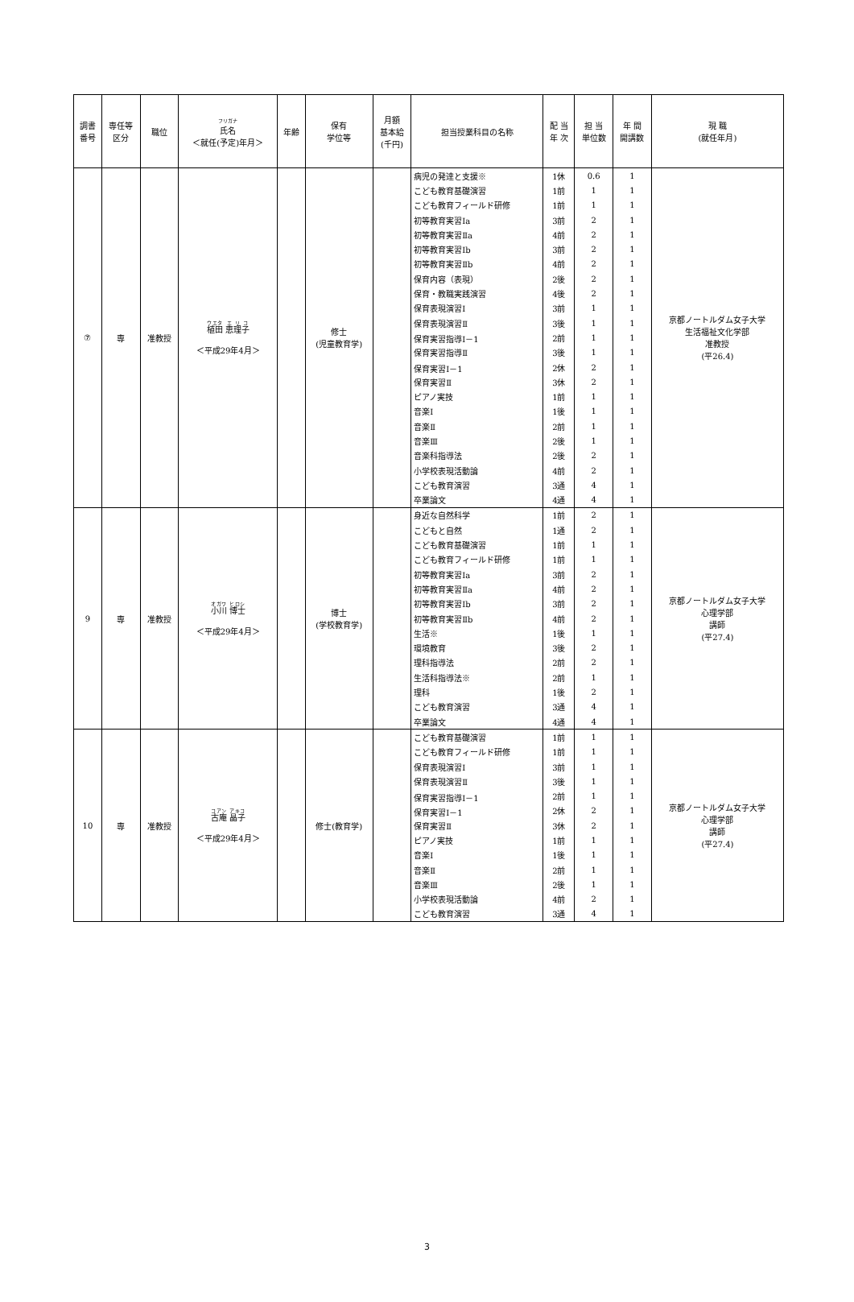| 調書 番号 | 専任等 区分 | 職位 | フリガナ 氏名 ＜就任(予定)年月＞ | 年齢 | 保有 学位等 | 月額 基本給 (千円) | 担当授業科目の名称 | 配 当 年 次 | 担 当 単位数 | 年 間 開講数 | 現 職 (就任年月) |
| --- | --- | --- | --- | --- | --- | --- | --- | --- | --- | --- | --- |
| ⑦ | 専 | 准教授 | 植田 恵理子 ＜平成29年4月＞ | | 修士 (児童教育学) | | 病児の発達と支援※ | 1休 | 0.6 | 1 | 京都ノートルダム女子大学 生活福祉文化学部 准教授 (平26.4) |
| | | | | | | | こども教育基礎演習 | 1前 | 1 | 1 | |
| | | | | | | | こども教育フィールド研修 | 1前 | 1 | 1 | |
| | | | | | | | 初等教育実習Ⅰa | 3前 | 2 | 1 | |
| | | | | | | | 初等教育実習Ⅱa | 4前 | 2 | 1 | |
| | | | | | | | 初等教育実習Ⅰb | 3前 | 2 | 1 | |
| | | | | | | | 初等教育実習Ⅱb | 4前 | 2 | 1 | |
| | | | | | | | 保育内容（表現） | 2後 | 2 | 1 | |
| | | | | | | | 保育・教職実践演習 | 4後 | 2 | 1 | |
| | | | | | | | 保育表現演習Ⅰ | 3前 | 1 | 1 | |
| | | | | | | | 保育表現演習Ⅱ | 3後 | 1 | 1 | |
| | | | | | | | 保育実習指導Ⅰ－1 | 2前 | 1 | 1 | |
| | | | | | | | 保育実習指導Ⅱ | 3後 | 1 | 1 | |
| | | | | | | | 保育実習Ⅰ－1 | 2休 | 2 | 1 | |
| | | | | | | | 保育実習Ⅱ | 3休 | 2 | 1 | |
| | | | | | | | ピアノ実技 | 1前 | 1 | 1 | |
| | | | | | | | 音楽Ⅰ | 1後 | 1 | 1 | |
| | | | | | | | 音楽Ⅱ | 2前 | 1 | 1 | |
| | | | | | | | 音楽Ⅲ | 2後 | 1 | 1 | |
| | | | | | | | 音楽科指導法 | 2後 | 2 | 1 | |
| | | | | | | | 小学校表現活動論 | 4前 | 2 | 1 | |
| | | | | | | | こども教育演習 | 3通 | 4 | 1 | |
| | | | | | | | 卒業論文 | 4通 | 4 | 1 | |
| 9 | 専 | 准教授 | 小川 博士 ＜平成29年4月＞ | | 博士 (学校教育学) | | 身近な自然科学 | 1前 | 2 | 1 | 京都ノートルダム女子大学 心理学部 講師 (平27.4) |
| | | | | | | | こどもと自然 | 1通 | 2 | 1 | |
| | | | | | | | こども教育基礎演習 | 1前 | 1 | 1 | |
| | | | | | | | こども教育フィールド研修 | 1前 | 1 | 1 | |
| | | | | | | | 初等教育実習Ⅰa | 3前 | 2 | 1 | |
| | | | | | | | 初等教育実習Ⅱa | 4前 | 2 | 1 | |
| | | | | | | | 初等教育実習Ⅰb | 3前 | 2 | 1 | |
| | | | | | | | 初等教育実習Ⅱb | 4前 | 2 | 1 | |
| | | | | | | | 生活※ | 1後 | 1 | 1 | |
| | | | | | | | 環境教育 | 3後 | 2 | 1 | |
| | | | | | | | 理科指導法 | 2前 | 2 | 1 | |
| | | | | | | | 生活科指導法※ | 2前 | 1 | 1 | |
| | | | | | | | 理科 | 1後 | 2 | 1 | |
| | | | | | | | こども教育演習 | 3通 | 4 | 1 | |
| | | | | | | | 卒業論文 | 4通 | 4 | 1 | |
| 10 | 専 | 准教授 | 古庵 晶子 ＜平成29年4月＞ | | 修士(教育学) | | こども教育基礎演習 | 1前 | 1 | 1 | 京都ノートルダム女子大学 心理学部 講師 (平27.4) |
| | | | | | | | こども教育フィールド研修 | 1前 | 1 | 1 | |
| | | | | | | | 保育表現演習Ⅰ | 3前 | 1 | 1 | |
| | | | | | | | 保育表現演習Ⅱ | 3後 | 1 | 1 | |
| | | | | | | | 保育実習指導Ⅰ－1 | 2前 | 1 | 1 | |
| | | | | | | | 保育実習Ⅰ－1 | 2休 | 2 | 1 | |
| | | | | | | | 保育実習Ⅱ | 3休 | 2 | 1 | |
| | | | | | | | ピアノ実技 | 1前 | 1 | 1 | |
| | | | | | | | 音楽Ⅰ | 1後 | 1 | 1 | |
| | | | | | | | 音楽Ⅱ | 2前 | 1 | 1 | |
| | | | | | | | 音楽Ⅲ | 2後 | 1 | 1 | |
| | | | | | | | 小学校表現活動論 | 4前 | 2 | 1 | |
| | | | | | | | こども教育演習 | 3通 | 4 | 1 | |
3